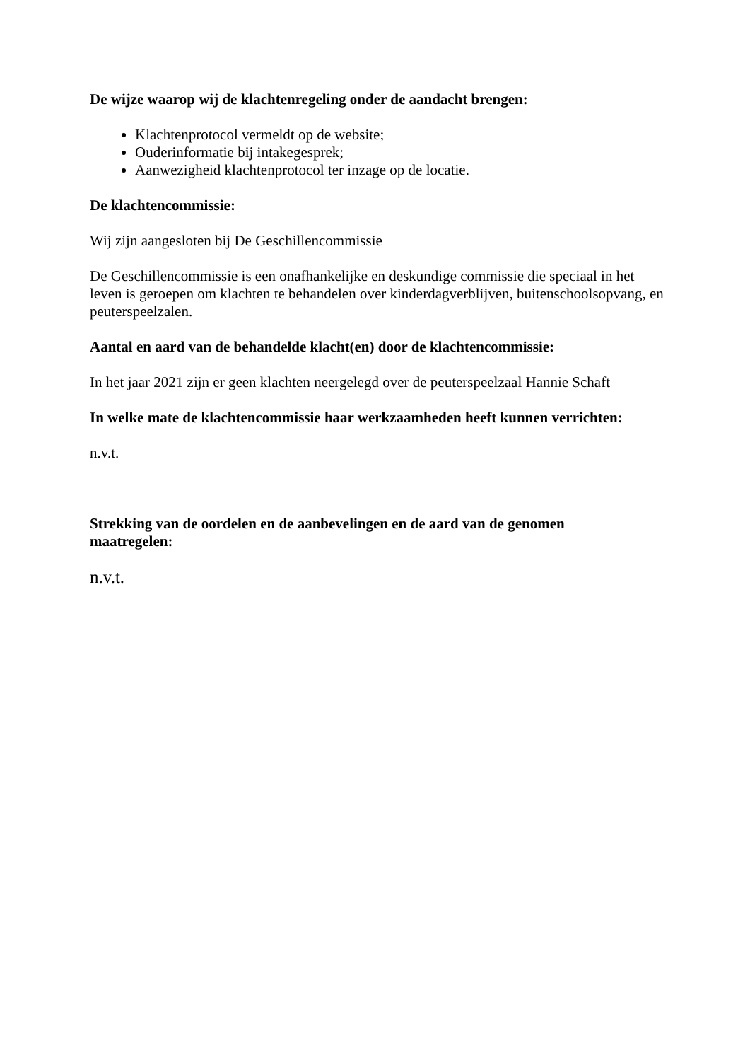De wijze waarop wij de klachtenregeling onder de aandacht brengen:
Klachtenprotocol vermeldt op de website;
Ouderinformatie bij intakegesprek;
Aanwezigheid klachtenprotocol ter inzage op de locatie.
De klachtencommissie:
Wij zijn aangesloten bij De Geschillencommissie
De Geschillencommissie is een onafhankelijke en deskundige commissie die speciaal in het leven is geroepen om klachten te behandelen over kinderdagverblijven, buitenschoolsopvang, en peuterspeelzalen.
Aantal en aard van de behandelde klacht(en) door de klachtencommissie:
In het jaar 2021 zijn er geen klachten neergelegd over de peuterspeelzaal Hannie Schaft
In welke mate de klachtencommissie haar werkzaamheden heeft kunnen verrichten:
n.v.t.
Strekking van de oordelen en de aanbevelingen en de aard van de genomen maatregelen:
n.v.t.